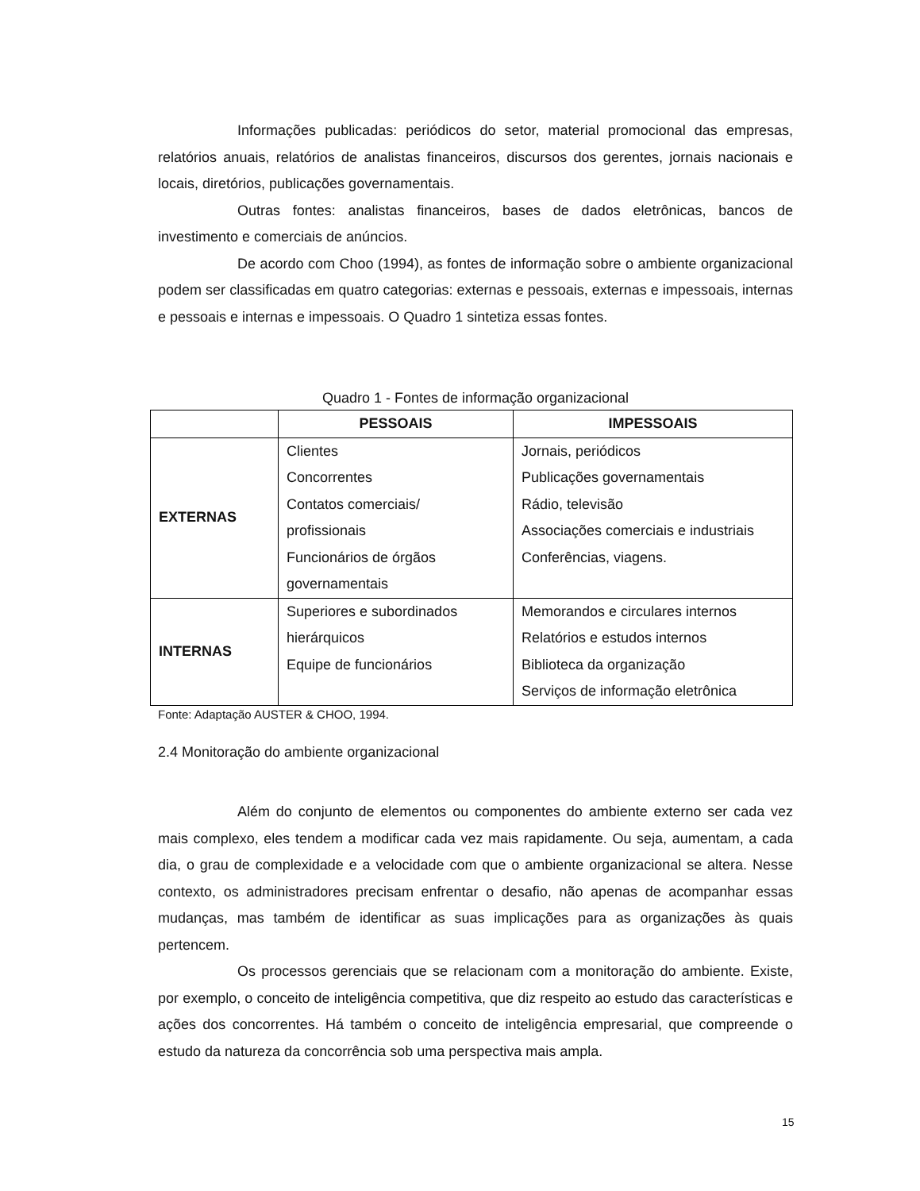Informações publicadas: periódicos do setor, material promocional das empresas, relatórios anuais, relatórios de analistas financeiros, discursos dos gerentes, jornais nacionais e locais, diretórios, publicações governamentais.
Outras fontes: analistas financeiros, bases de dados eletrônicas, bancos de investimento e comerciais de anúncios.
De acordo com Choo (1994), as fontes de informação sobre o ambiente organizacional podem ser classificadas em quatro categorias: externas e pessoais, externas e impessoais, internas e pessoais e internas e impessoais. O Quadro 1 sintetiza essas fontes.
Quadro 1 - Fontes de informação organizacional
| | PESSOAIS | IMPESSOAIS |
| --- | --- | --- |
| EXTERNAS | Clientes Concorrentes Contatos comerciais/ profissionais Funcionários de órgãos governamentais | Jornais, periódicos Publicações governamentais Rádio, televisão Associações comerciais e industriais Conferências, viagens. |
| INTERNAS | Superiores e subordinados hierárquicos Equipe de funcionários | Memorandos e circulares internos Relatórios e estudos internos Biblioteca da organização Serviços de informação eletrônica |
Fonte: Adaptação AUSTER & CHOO, 1994.
2.4 Monitoração do ambiente organizacional
Além do conjunto de elementos ou componentes do ambiente externo ser cada vez mais complexo, eles tendem a modificar cada vez mais rapidamente. Ou seja, aumentam, a cada dia, o grau de complexidade e a velocidade com que o ambiente organizacional se altera. Nesse contexto, os administradores precisam enfrentar o desafio, não apenas de acompanhar essas mudanças, mas também de identificar as suas implicações para as organizações às quais pertencem.
Os processos gerenciais que se relacionam com a monitoração do ambiente. Existe, por exemplo, o conceito de inteligência competitiva, que diz respeito ao estudo das características e ações dos concorrentes. Há também o conceito de inteligência empresarial, que compreende o estudo da natureza da concorrência sob uma perspectiva mais ampla.
15